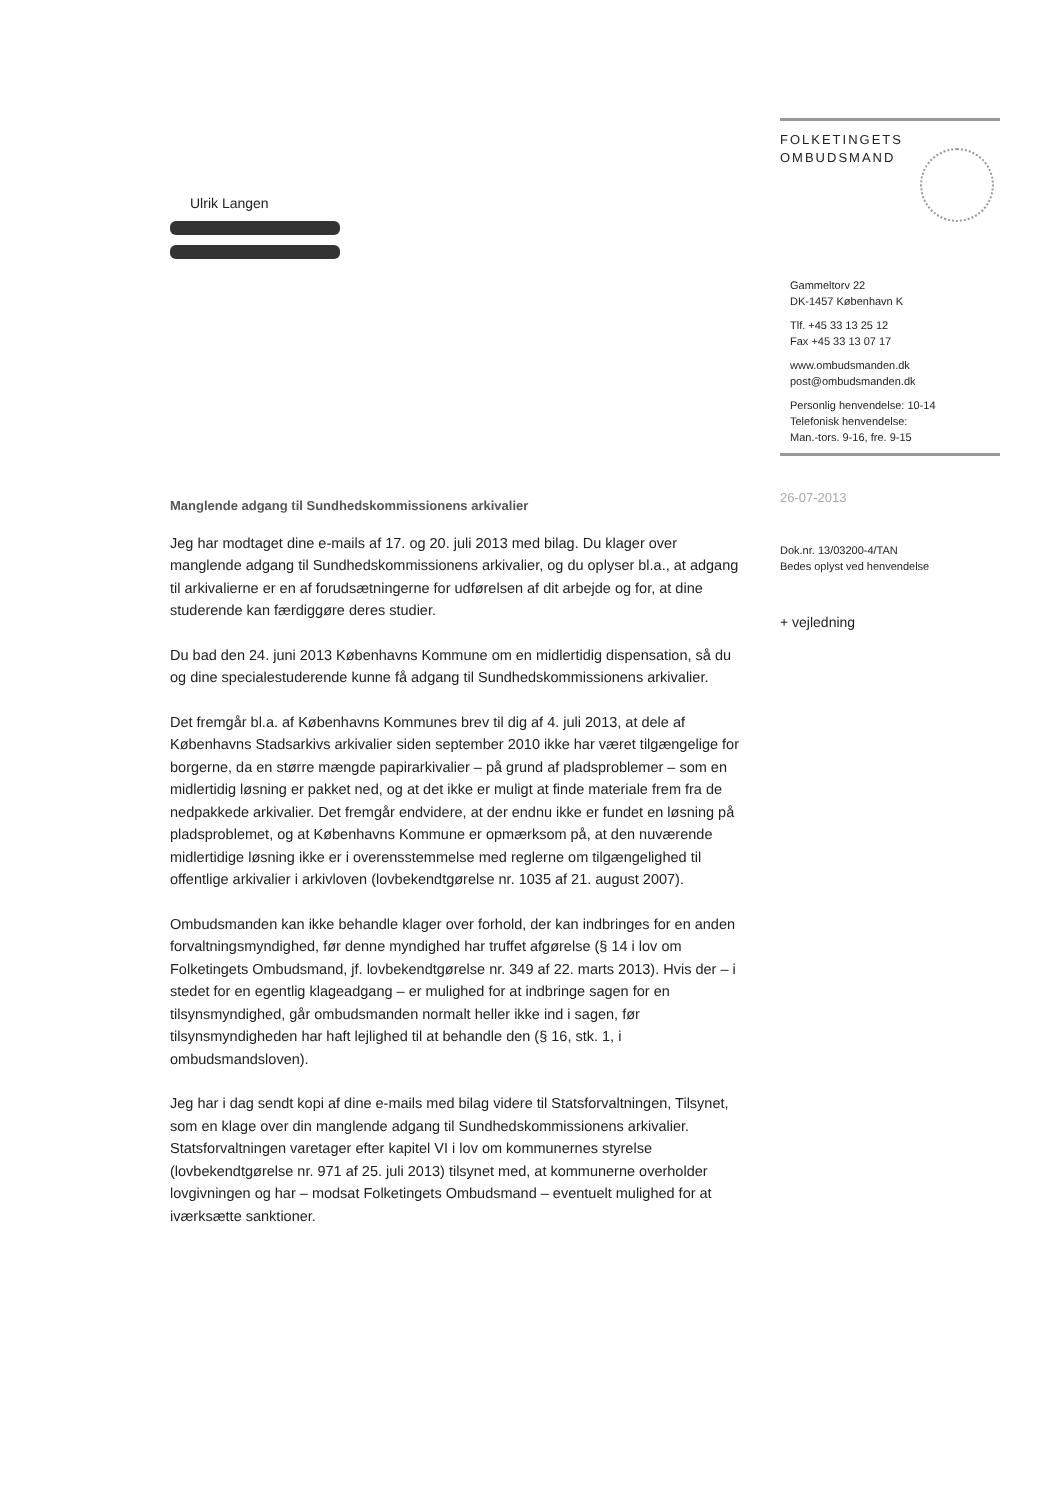FOLKETINGETS
OMBUDSMAND
Gammeltorv 22
DK-1457 København K
Tlf. +45 33 13 25 12
Fax +45 33 13 07 17
www.ombudsmanden.dk
post@ombudsmanden.dk
Personlig henvendelse: 10-14
Telefonisk henvendelse:
Man.-tors. 9-16, fre. 9-15
Ulrik Langen
Manglende adgang til Sundhedskommissionens arkivalier
Jeg har modtaget dine e-mails af 17. og 20. juli 2013 med bilag. Du klager over manglende adgang til Sundhedskommissionens arkivalier, og du oplyser bl.a., at adgang til arkivalierne er en af forudsætningerne for udførelsen af dit arbejde og for, at dine studerende kan færdiggøre deres studier.
Du bad den 24. juni 2013 Københavns Kommune om en midlertidig dispensation, så du og dine specialestuderende kunne få adgang til Sundhedskommissionens arkivalier.
Det fremgår bl.a. af Københavns Kommunes brev til dig af 4. juli 2013, at dele af Københavns Stadsarkivs arkivalier siden september 2010 ikke har været tilgængelige for borgerne, da en større mængde papirarkivalier – på grund af pladsproblemer – som en midlertidig løsning er pakket ned, og at det ikke er muligt at finde materiale frem fra de nedpakkede arkivalier. Det fremgår endvidere, at der endnu ikke er fundet en løsning på pladsproblemet, og at Københavns Kommune er opmærksom på, at den nuværende midlertidige løsning ikke er i overensstemmelse med reglerne om tilgængelighed til offentlige arkivalier i arkivloven (lovbekendtgørelse nr. 1035 af 21. august 2007).
Ombudsmanden kan ikke behandle klager over forhold, der kan indbringes for en anden forvaltningsmyndighed, før denne myndighed har truffet afgørelse (§ 14 i lov om Folketingets Ombudsmand, jf. lovbekendtgørelse nr. 349 af 22. marts 2013). Hvis der – i stedet for en egentlig klageadgang – er mulighed for at indbringe sagen for en tilsynsmyndighed, går ombudsmanden normalt heller ikke ind i sagen, før tilsynsmyndigheden har haft lejlighed til at behandle den (§ 16, stk. 1, i ombudsmandsloven).
Jeg har i dag sendt kopi af dine e-mails med bilag videre til Statsforvaltningen, Tilsynet, som en klage over din manglende adgang til Sundhedskommissionens arkivalier. Statsforvaltningen varetager efter kapitel VI i lov om kommunernes styrelse (lovbekendtgørelse nr. 971 af 25. juli 2013) tilsynet med, at kommunerne overholder lovgivningen og har – modsat Folketingets Ombudsmand – eventuelt mulighed for at iværksætte sanktioner.
26-07-2013
Dok.nr. 13/03200-4/TAN
Bedes oplyst ved henvendelse
+ vejledning